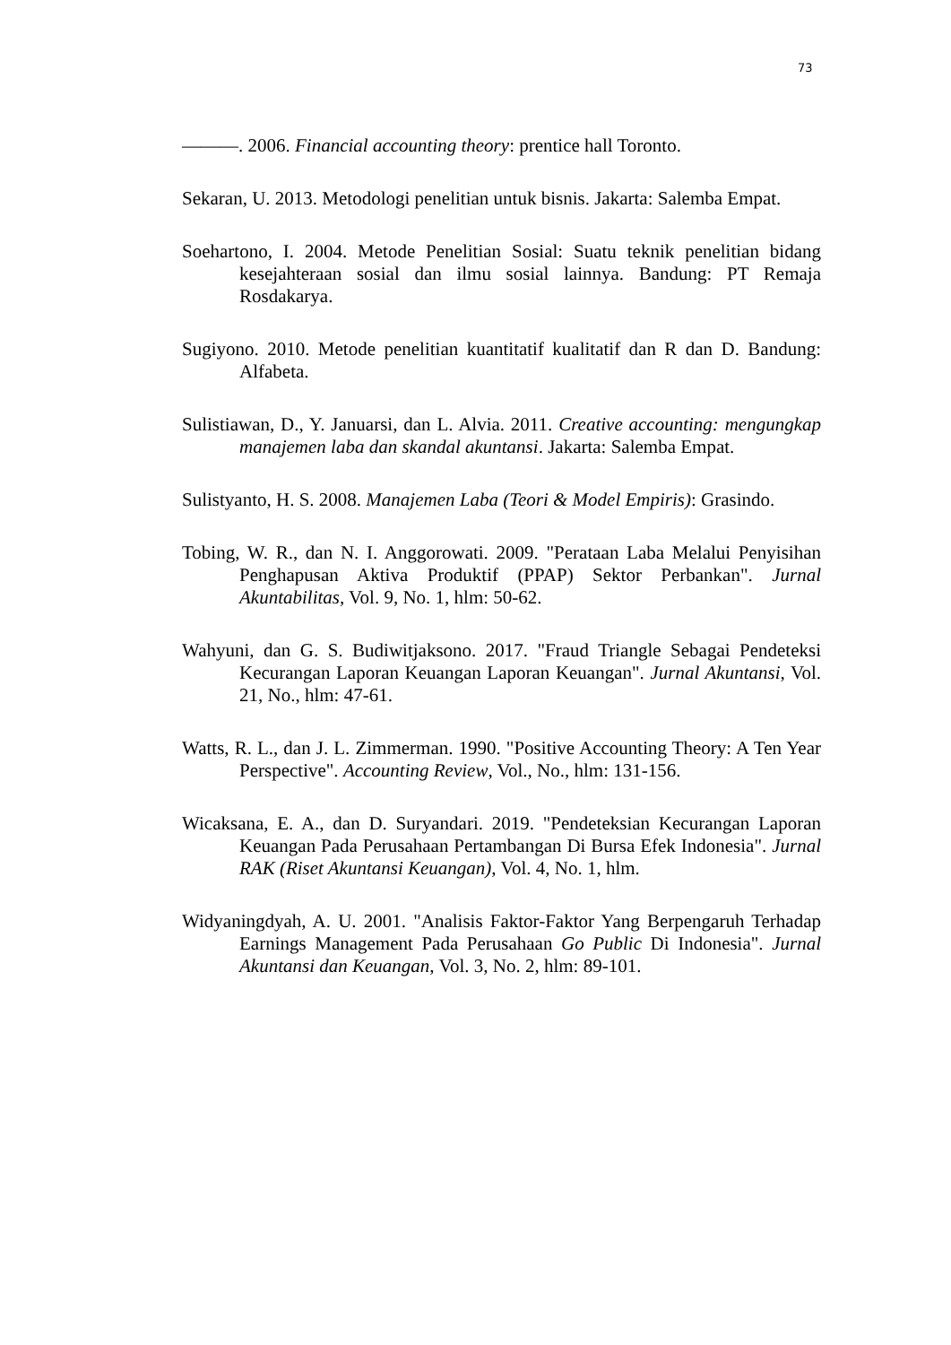73
———. 2006. Financial accounting theory: prentice hall Toronto.
Sekaran, U. 2013. Metodologi penelitian untuk bisnis. Jakarta: Salemba Empat.
Soehartono, I. 2004. Metode Penelitian Sosial: Suatu teknik penelitian bidang kesejahteraan sosial dan ilmu sosial lainnya. Bandung: PT Remaja Rosdakarya.
Sugiyono. 2010. Metode penelitian kuantitatif kualitatif dan R dan D. Bandung: Alfabeta.
Sulistiawan, D., Y. Januarsi, dan L. Alvia. 2011. Creative accounting: mengungkap manajemen laba dan skandal akuntansi. Jakarta: Salemba Empat.
Sulistyanto, H. S. 2008. Manajemen Laba (Teori & Model Empiris): Grasindo.
Tobing, W. R., dan N. I. Anggorowati. 2009. "Perataan Laba Melalui Penyisihan Penghapusan Aktiva Produktif (PPAP) Sektor Perbankan". Jurnal Akuntabilitas, Vol. 9, No. 1, hlm: 50-62.
Wahyuni, dan G. S. Budiwitjaksono. 2017. "Fraud Triangle Sebagai Pendeteksi Kecurangan Laporan Keuangan Laporan Keuangan". Jurnal Akuntansi, Vol. 21, No., hlm: 47-61.
Watts, R. L., dan J. L. Zimmerman. 1990. "Positive Accounting Theory: A Ten Year Perspective". Accounting Review, Vol., No., hlm: 131-156.
Wicaksana, E. A., dan D. Suryandari. 2019. "Pendeteksian Kecurangan Laporan Keuangan Pada Perusahaan Pertambangan Di Bursa Efek Indonesia". Jurnal RAK (Riset Akuntansi Keuangan), Vol. 4, No. 1, hlm.
Widyaningdyah, A. U. 2001. "Analisis Faktor-Faktor Yang Berpengaruh Terhadap Earnings Management Pada Perusahaan Go Public Di Indonesia". Jurnal Akuntansi dan Keuangan, Vol. 3, No. 2, hlm: 89-101.